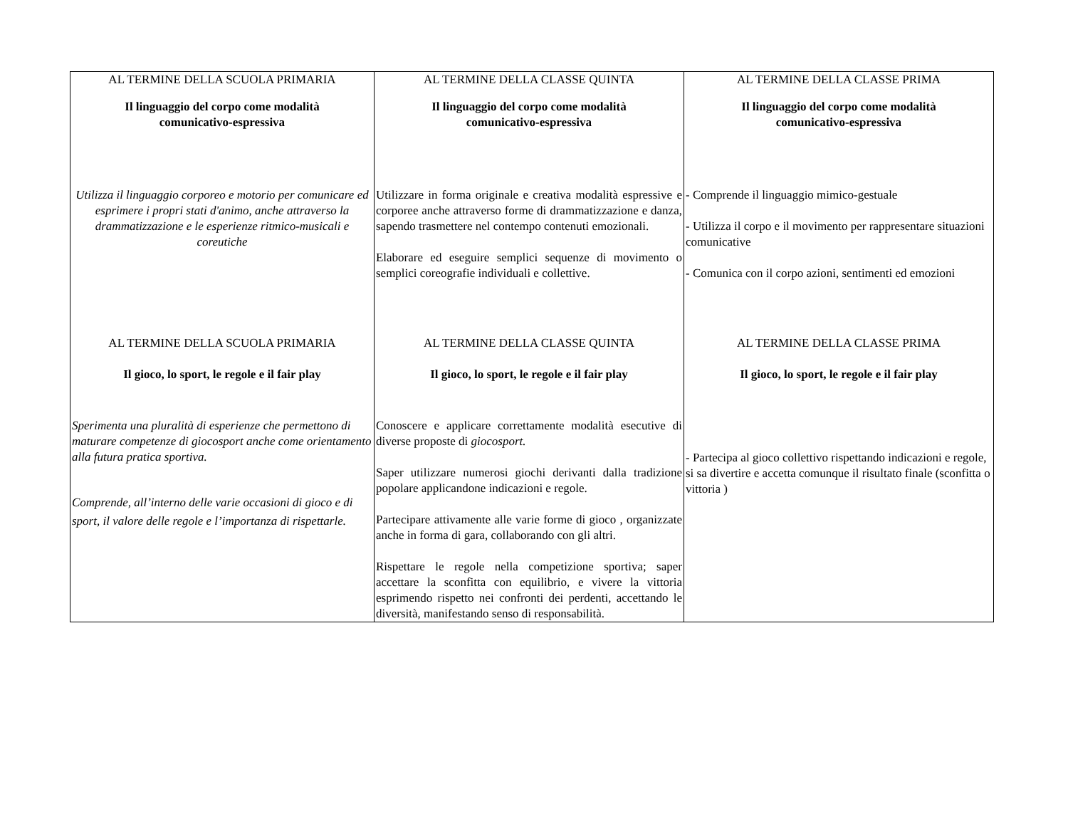| AL TERMINE DELLA SCUOLA PRIMARIA Il linguaggio del corpo come modalità comunicativo-espressiva Utilizza il linguaggio corporeo e motorio per comunicare ed esprimere i propri stati d'animo, anche attraverso la drammatizzazione e le esperienze ritmico-musicali e coreutiche | AL TERMINE DELLA CLASSE QUINTA Il linguaggio del corpo come modalità comunicativo-espressiva Utilizzare in forma originale e creativa modalità espressive e corporee anche attraverso forme di drammatizzazione e danza, sapendo trasmettere nel contempo contenuti emozionali. Elaborare ed eseguire semplici sequenze di movimento o semplici coreografie individuali e collettive. | AL TERMINE DELLA CLASSE PRIMA Il linguaggio del corpo come modalità comunicativo-espressiva - Comprende il linguaggio mimico-gestuale - Utilizza il corpo e il movimento per rappresentare situazioni comunicative - Comunica con il corpo azioni, sentimenti ed emozioni |
| AL TERMINE DELLA SCUOLA PRIMARIA Il gioco, lo sport, le regole e il fair play Sperimenta una pluralità di esperienze che permettono di maturare competenze di giocosport anche come orientamento alla futura pratica sportiva. Comprende, all’interno delle varie occasioni di gioco e di sport, il valore delle regole e l’importanza di rispettarle. | AL TERMINE DELLA CLASSE QUINTA Il gioco, lo sport, le regole e il fair play Conoscere e applicare correttamente modalità esecutive di diverse proposte di giocosport. Saper utilizzare numerosi giochi derivanti dalla tradizione popolare applicandone indicazioni e regole. Partecipare attivamente alle varie forme di gioco , organizzate anche in forma di gara, collaborando con gli altri. Rispettare le regole nella competizione sportiva; saper accettare la sconfitta con equilibrio, e vivere la vittoria esprimendo rispetto nei confronti dei perdenti, accettando le diversità, manifestando senso di responsabilità. | AL TERMINE DELLA CLASSE PRIMA Il gioco, lo sport, le regole e il fair play - Partecipa al gioco collettivo rispettando indicazioni e regole, si sa divertire e accetta comunque il risultato finale (sconfitta o vittoria ) |